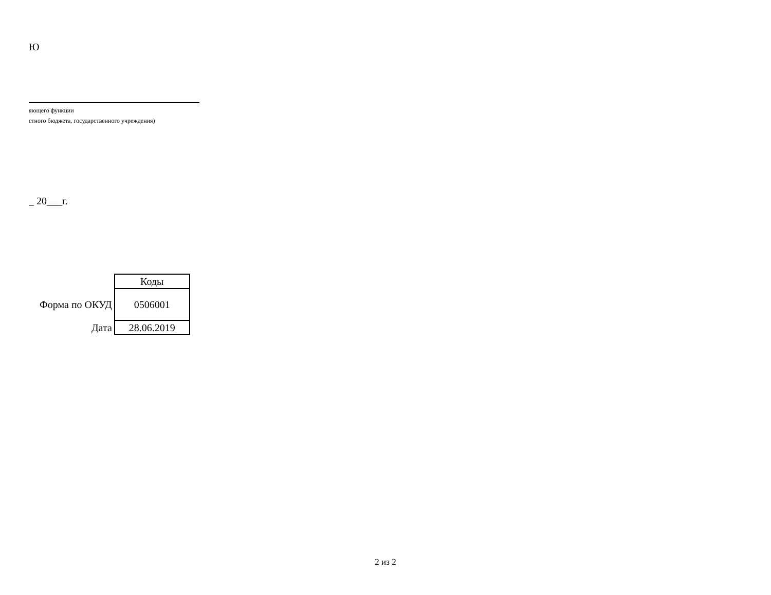Ю
яющего функции
стного бюджета, государственного учреждения)
_ 20___г.
| | Коды |
| Форма по ОКУД | 0506001 |
| Дата | 28.06.2019 |
2 из 2